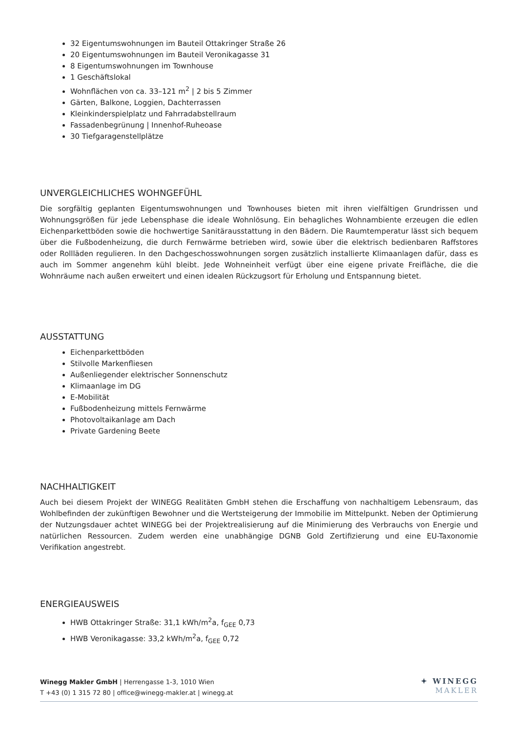32 Eigentumswohnungen im Bauteil Ottakringer Straße 26
20 Eigentumswohnungen im Bauteil Veronikagasse 31
8 Eigentumswohnungen im Townhouse
1 Geschäftslokal
Wohnflächen von ca. 33–121 m<sup>2</sup> | 2 bis 5 Zimmer
Gärten, Balkone, Loggien, Dachterrassen
Kleinkinderspielplatz und Fahrradabstellraum
Fassadenbegrünung | Innenhof-Ruheoase
30 Tiefgaragenstellplätze
UNVERGLEICHLICHES WOHNGEFÜHL
Die sorgfältig geplanten Eigentumswohnungen und Townhouses bieten mit ihren vielfältigen Grundrissen und Wohnungsgrößen für jede Lebensphase die ideale Wohnlösung. Ein behagliches Wohnambiente erzeugen die edlen Eichenparkettböden sowie die hochwertige Sanitärausstattung in den Bädern. Die Raumtemperatur lässt sich bequem über die Fußbodenheizung, die durch Fernwärme betrieben wird, sowie über die elektrisch bedienbaren Raffstores oder Rollläden regulieren. In den Dachgeschosswohnungen sorgen zusätzlich installierte Klimaanlagen dafür, dass es auch im Sommer angenehm kühl bleibt. Jede Wohneinheit verfügt über eine eigene private Freifläche, die die Wohnräume nach außen erweitert und einen idealen Rückzugsort für Erholung und Entspannung bietet.
AUSSTATTUNG
Eichenparkettböden
Stilvolle Markenfliesen
Außenliegender elektrischer Sonnenschutz
Klimaanlage im DG
E-Mobilität
Fußbodenheizung mittels Fernwärme
Photovoltaikanlage am Dach
Private Gardening Beete
NACHHALTIGKEIT
Auch bei diesem Projekt der WINEGG Realitäten GmbH stehen die Erschaffung von nachhaltigem Lebensraum, das Wohlbefinden der zukünftigen Bewohner und die Wertsteigerung der Immobilie im Mittelpunkt. Neben der Optimierung der Nutzungsdauer achtet WINEGG bei der Projektrealisierung auf die Minimierung des Verbrauchs von Energie und natürlichen Ressourcen. Zudem werden eine unabhängige DGNB Gold Zertifizierung und eine EU-Taxonomie Verifikation angestrebt.
ENERGIEAUSWEIS
HWB Ottakringer Straße: 31,1 kWh/m<sup>2</sup>a, f<sub>GEE</sub> 0,73
HWB Veronikagasse: 33,2 kWh/m<sup>2</sup>a, f<sub>GEE</sub> 0,72
Winegg Makler GmbH | Herrengasse 1-3, 1010 Wien
T +43 (0) 1 315 72 80 | office@winegg-makler.at | winegg.at
✦ WINEGG
MAKLER